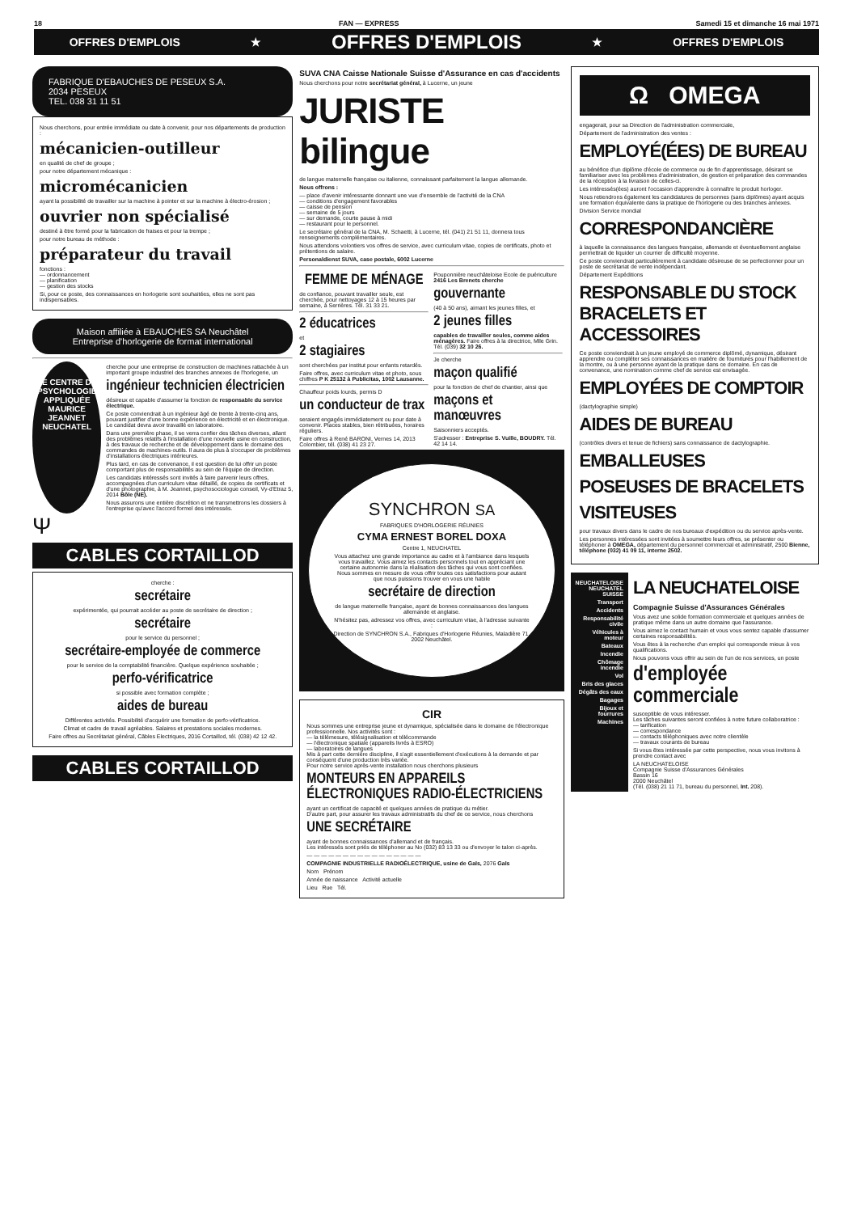18 FAN — EXPRESS Samedi 15 et dimanche 16 mai 1971
OFFRES D'EMPLOIS ★ OFFRES D'EMPLOIS ★ OFFRES D'EMPLOIS
FABRIQUE D'EBAUCHES DE PESEUX S.A.
2034 PESEUX
TEL. 038 31 11 51
Nous cherchons, pour entrée immédiate ou date à convenir, pour nos départements de production :
mécanicien-outilleur
en qualité de chef de groupe ;
pour notre département mécanique :
micromécanicien
ayant la possibilité de travailler sur la machine à pointer et sur la machine à électro-érosion ;
ouvrier non spécialisé
destiné à être formé pour la fabrication de fraises et pour la trempe ;
pour notre bureau de méthode :
préparateur du travail
fonctions :
— ordonnancement
— planification
— gestion des stocks
Si, pour ce poste, des connaissances en horlogerie sont souhaitées, elles ne sont pas indispensables.
Maison affiliée à EBAUCHES SA Neuchâtel
Entreprise d'horlogerie de format international
LE CENTRE DE PSYCHOLOGIE APPLIQUÉE
MAURICE JEANNET NEUCHATEL
cherche pour une entreprise de construction de machines rattachée à un important groupe industriel des branches annexes de l'horlogerie, un
ingénieur technicien électricien
désireux et capable d'assumer la fonction de responsable du service électrique.
Ce poste conviendrait à un ingénieur âgé de trente à trente-cinq ans, pouvant justifier d'une bonne expérience en électricité et en électronique. Le candidat devra avoir travaillé en laboratoire.
Dans une première phase, il se verra confier des tâches diverses, allant des problèmes relatifs à l'installation d'une nouvelle usine en construction, à des travaux de recherche et de développement dans le domaine des commandes de machines-outils. Il aura de plus à s'occuper de problèmes d'installations électriques intérieures.
Plus tard, en cas de convenance, il est question de lui offrir un poste comportant plus de responsabilités au sein de l'équipe de direction.
Les candidats intéressés sont invités à faire parvenir leurs offres, accompagnées d'un curriculum vitae détaillé, de copies de certificats et d'une photographie, à M. Jeannet, psychosociologue conseil, Vy-d'Etraz 5, 2014 Bôle (NE).
Nous assurons une entière discrétion et ne transmettrons les dossiers à l'entreprise qu'avec l'accord formel des intéressés.
Ψ
CABLES CORTAILLOD
cherche :
secrétaire
expérimentée, qui pourrait accéder au poste de secrétaire de direction ;
secrétaire
pour le service du personnel ;
secrétaire-employée de commerce
pour le service de la comptabilité financière. Quelque expérience souhaitée ;
perfo-vérificatrice
si possible avec formation complète ;
aides de bureau
Différentes activités. Possibilité d'acquérir une formation de perfo-vérificatrice.
Climat et cadre de travail agréables. Salaires et prestations sociales modernes.
Faire offres au Secrétariat général, Câbles Electriques, 2016 Cortaillod, tél. (038) 42 12 42.
CABLES CORTAILLOD
SUVA CNA Caisse Nationale Suisse d'Assurance en cas d'accidents
Nous cherchons pour notre secrétariat général, à Lucerne, un jeune
JURISTE bilingue
de langue maternelle française ou italienne, connaissant parfaitement la langue allemande.
Nous offrons :
— place d'avenir intéressante donnant une vue d'ensemble de l'activité de la CNA
— conditions d'engagement favorables
— caisse de pension
— semaine de 5 jours
— sur demande, courte pause à midi
— restaurant pour le personnel.
Le secrétaire général de la CNA, M. Schaetti, à Lucerne, tél. (041) 21 51 11, donnera tous renseignements complémentaires.
Nous attendons volontiers vos offres de service, avec curriculum vitae, copies de certificats, photo et prétentions de salaire.
Personaldienst SUVA, case postale, 6002 Lucerne
FEMME DE MÉNAGE
de confiance, pouvant travailler seule, est cherchée, pour nettoyages 12 à 15 heures par semaine, à Serrières. Tél. 31 33 21.
2 éducatrices
et
2 stagiaires
sont cherchées par institut pour enfants retardés.
Faire offres, avec curriculum vitae et photo, sous chiffres P K 25132 à Publicitas, 1002 Lausanne.
Chauffeur poids lourds, permis D
un conducteur de trax
seraient engagés immédiatement ou pour date à convenir. Places stables, bien rétribuées, horaires réguliers.
Faire offres à René BARONI, Vernes 14, 2013 Colombier, tél. (038) 41 23 27.
Pouponnière neuchâteloise Ecole de puériculture 2416 Les Brenets cherche
gouvernante
(40 à 50 ans), aimant les jeunes filles, et
2 jeunes filles
capables de travailler seules, comme aides ménagères. Faire offres à la directrice, Mlle Grin. Tél. (039) 32 10 26.
Je cherche
maçon qualifié
pour la fonction de chef de chantier, ainsi que
maçons et manœuvres
Saisonniers acceptés.
S'adresser : Entreprise S. Vuille, BOUDRY. Tél. 42 14 14.
SYNCHRON SA
FABRIQUES D'HORLOGERIE RÉUNIES
CYMA ERNEST BOREL DOXA
Centre 1, NEUCHATEL
Vous attachez une grande importance au cadre et à l'ambiance dans lesquels vous travaillez. Vous aimez les contacts personnels tout en appréciant une certaine autonomie dans la réalisation des tâches qui vous sont confiées. Nous sommes en mesure de vous offrir toutes ces satisfactions pour autant que nous puissions trouver en vous une habile
secrétaire de direction
de langue maternelle française, ayant de bonnes connaissances des langues allemande et anglaise.
N'hésitez pas, adressez vos offres, avec curriculum vitae, à l'adresse suivante :
Direction de SYNCHRON S.A., Fabriques d'Horlogerie Réunies, Maladière 71, 2002 Neuchâtel.
CIR
Nous sommes une entreprise jeune et dynamique, spécialisée dans le domaine de l'électronique professionnelle. Nos activités sont :
— la télémesure, télésignalisation et télécommande
— l'électronique spatiale (appareils livrés à ESRO)
— laboratoires de langues
Mis à part cette dernière discipline, il s'agit essentiellement d'exécutions à la demande et par conséquent d'une production très variée.
Pour notre service après-vente installation nous cherchons plusieurs
MONTEURS EN APPAREILS ÉLECTRONIQUES RADIO-ÉLECTRICIENS
ayant un certificat de capacité et quelques années de pratique du métier.
D'autre part, pour assurer les travaux administratifs du chef de ce service, nous cherchons
UNE SECRÉTAIRE
ayant de bonnes connaissances d'allemand et de français.
Les intéressés sont priés de téléphoner au No (032) 83 13 33 ou d'envoyer le talon ci-après.
— — — — — — — — — — — — — — — —
COMPAGNIE INDUSTRIELLE RADIOÉLECTRIQUE, usine de Gals, 2076 Gals
Nom Prénom
Année de naissance Activité actuelle
Lieu Rue Tél.
Ω OMEGA
engagerait, pour sa Direction de l'administration commerciale,
Département de l'administration des ventes :
EMPLOYÉ(ÉES) DE BUREAU
au bénéfice d'un diplôme d'école de commerce ou de fin d'apprentissage, désirant se familiariser avec les problèmes d'administration, de gestion et préparation des commandes de la réception à la livraison de celles-ci.
Les intéressés(ées) auront l'occasion d'apprendre à connaître le produit horloger.
Nous retiendrons également les candidatures de personnes (sans diplômes) ayant acquis une formation équivalente dans la pratique de l'horlogerie ou des branches annexes.
Division Service mondial
CORRESPONDANCIÈRE
à laquelle la connaissance des langues française, allemande et éventuellement anglaise permettrait de liquider un courrier de difficulté moyenne.
Ce poste conviendrait particulièrement à candidate désireuse de se perfectionner pour un poste de secrétariat de vente indépendant.
Département Expéditions
RESPONSABLE DU STOCK BRACELETS ET ACCESSOIRES
Ce poste conviendrait à un jeune employé de commerce diplômé, dynamique, désirant apprendre ou compléter ses connaissances en matière de fournitures pour l'habillement de la montre, ou à une personne ayant de la pratique dans ce domaine. En cas de convenance, une nomination comme chef de service est envisagée.
EMPLOYÉES DE COMPTOIR
(dactylographie simple)
AIDES DE BUREAU
(contrôles divers et tenue de fichiers) sans connaissance de dactylographie.
EMBALLEUSES
POSEUSES DE BRACELETS
VISITEUSES
pour travaux divers dans le cadre de nos bureaux d'expédition ou du service après-vente.
Les personnes intéressées sont invitées à soumettre leurs offres, se présenter ou téléphoner à OMEGA, département du personnel commercial et administratif, 2500 Bienne, téléphone (032) 41 09 11, interne 2502.
NEUCHATELOISE NEUCHATEL SUISSE
Transport
Accidents
Responsabilité civile
Véhicules à moteur
Bateaux
Incendie
Chômage incendie
Vol
Bris des glaces
Dégâts des eaux
Bagages
Bijoux et fourrures
Machines
LA NEUCHATELOISE
Compagnie Suisse d'Assurances Générales
Vous avez une solide formation commerciale et quelques années de pratique même dans un autre domaine que l'assurance.
Vous aimez le contact humain et vous vous sentez capable d'assumer certaines responsabilités.
Vous êtes à la recherche d'un emploi qui corresponde mieux à vos qualifications.
Nous pouvons vous offrir au sein de l'un de nos services, un poste
d'employée commerciale
susceptible de vous intéresser.
Les tâches suivantes seront confiées à notre future collaboratrice :
— tarification
— correspondance
— contacts téléphoniques avec notre clientèle
— travaux courants de bureau
Si vous êtes intéressée par cette perspective, nous vous invitons à prendre contact avec
LA NEUCHATELOISE
Compagnie Suisse d'Assurances Générales
Bassin 16
2000 Neuchâtel
(Tél. (038) 21 11 71, bureau du personnel, Int. 208).